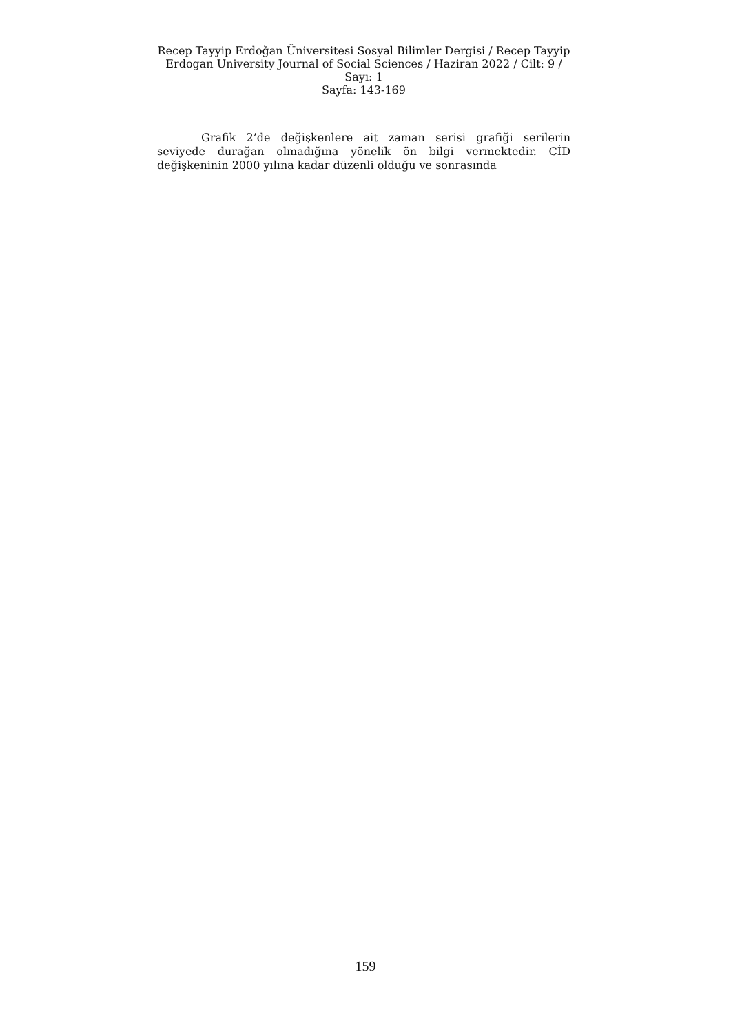Recep Tayyip Erdoğan Üniversitesi Sosyal Bilimler Dergisi / Recep Tayyip Erdogan University Journal of Social Sciences / Haziran 2022 / Cilt: 9 / Sayı: 1
Sayfa: 143-169
Grafik 2’de değişkenlere ait zaman serisi grafiği serilerin seviyede durağan olmadığına yönelik ön bilgi vermektedir. CİD değişkeninin 2000 yılına kadar düzenli olduğu ve sonrasında
159